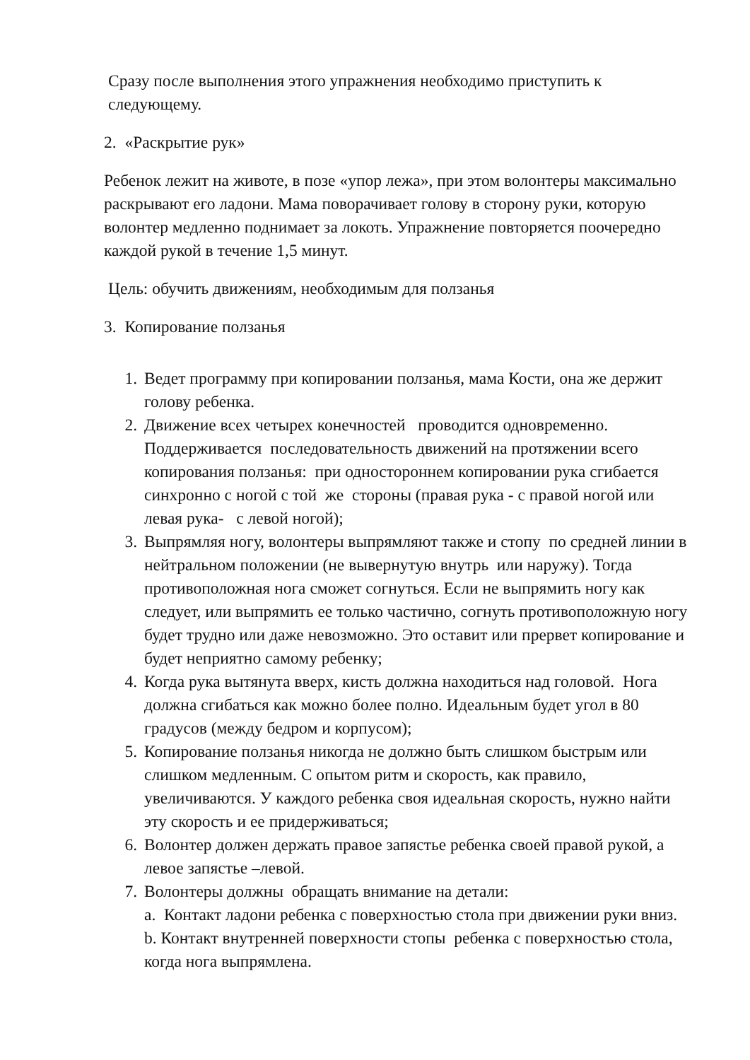Сразу после выполнения этого упражнения необходимо приступить к следующему.
2. «Раскрытие рук»
Ребенок лежит на животе, в позе «упор лежа», при этом волонтеры максимально раскрывают его ладони. Мама поворачивает голову в сторону руки, которую волонтер медленно поднимает за локоть. Упражнение повторяется поочередно каждой рукой в течение 1,5 минут.
Цель: обучить движениям, необходимым для ползанья
3. Копирование ползанья
1. Ведет программу при копировании ползанья, мама Кости, она же держит голову ребенка.
2. Движение всех четырех конечностей проводится одновременно. Поддерживается последовательность движений на протяжении всего копирования ползанья: при одностороннем копировании рука сгибается синхронно с ногой с той же стороны (правая рука - с правой ногой или левая рука- с левой ногой);
3. Выпрямляя ногу, волонтеры выпрямляют также и стопу по средней линии в нейтральном положении (не вывернутую внутрь или наружу). Тогда противоположная нога сможет согнуться. Если не выпрямить ногу как следует, или выпрямить ее только частично, согнуть противоположную ногу будет трудно или даже невозможно. Это оставит или прервет копирование и будет неприятно самому ребенку;
4. Когда рука вытянута вверх, кисть должна находиться над головой. Нога должна сгибаться как можно более полно. Идеальным будет угол в 80 градусов (между бедром и корпусом);
5. Копирование ползанья никогда не должно быть слишком быстрым или слишком медленным. С опытом ритм и скорость, как правило, увеличиваются. У каждого ребенка своя идеальная скорость, нужно найти эту скорость и ее придерживаться;
6. Волонтер должен держать правое запястье ребенка своей правой рукой, а левое запястье –левой.
7. Волонтеры должны обращать внимание на детали:
a. Контакт ладони ребенка с поверхностью стола при движении руки вниз.
b. Контакт внутренней поверхности стопы ребенка с поверхностью стола, когда нога выпрямлена.